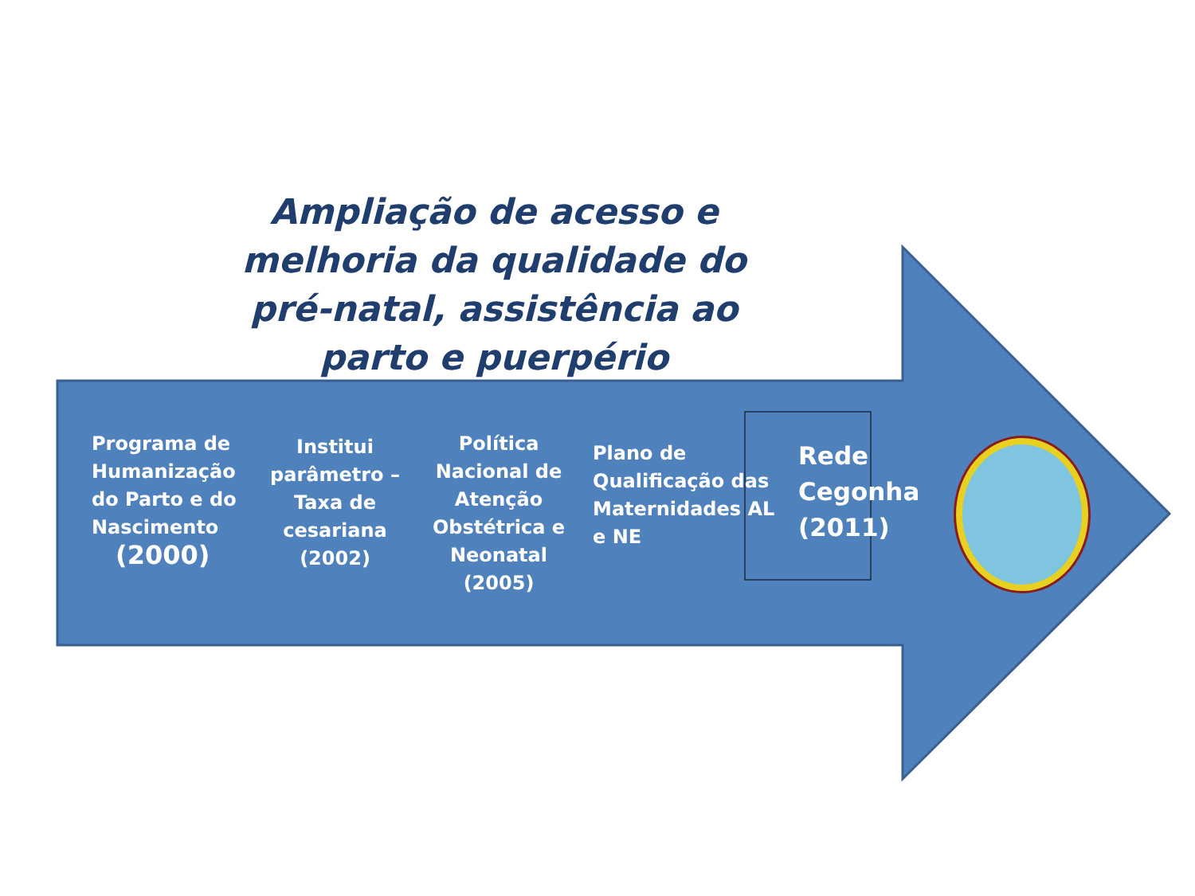Ampliação de acesso e melhoria da qualidade do pré-natal, assistência ao parto e puerpério
Programa de Humanização do Parto e do Nascimento
(2000)
Institui parâmetro – Taxa de cesariana (2002)
Política Nacional de Atenção Obstétrica e Neonatal (2005)
Plano de Qualificação das Maternidades AL e NE
Rede Cegonha (2011)